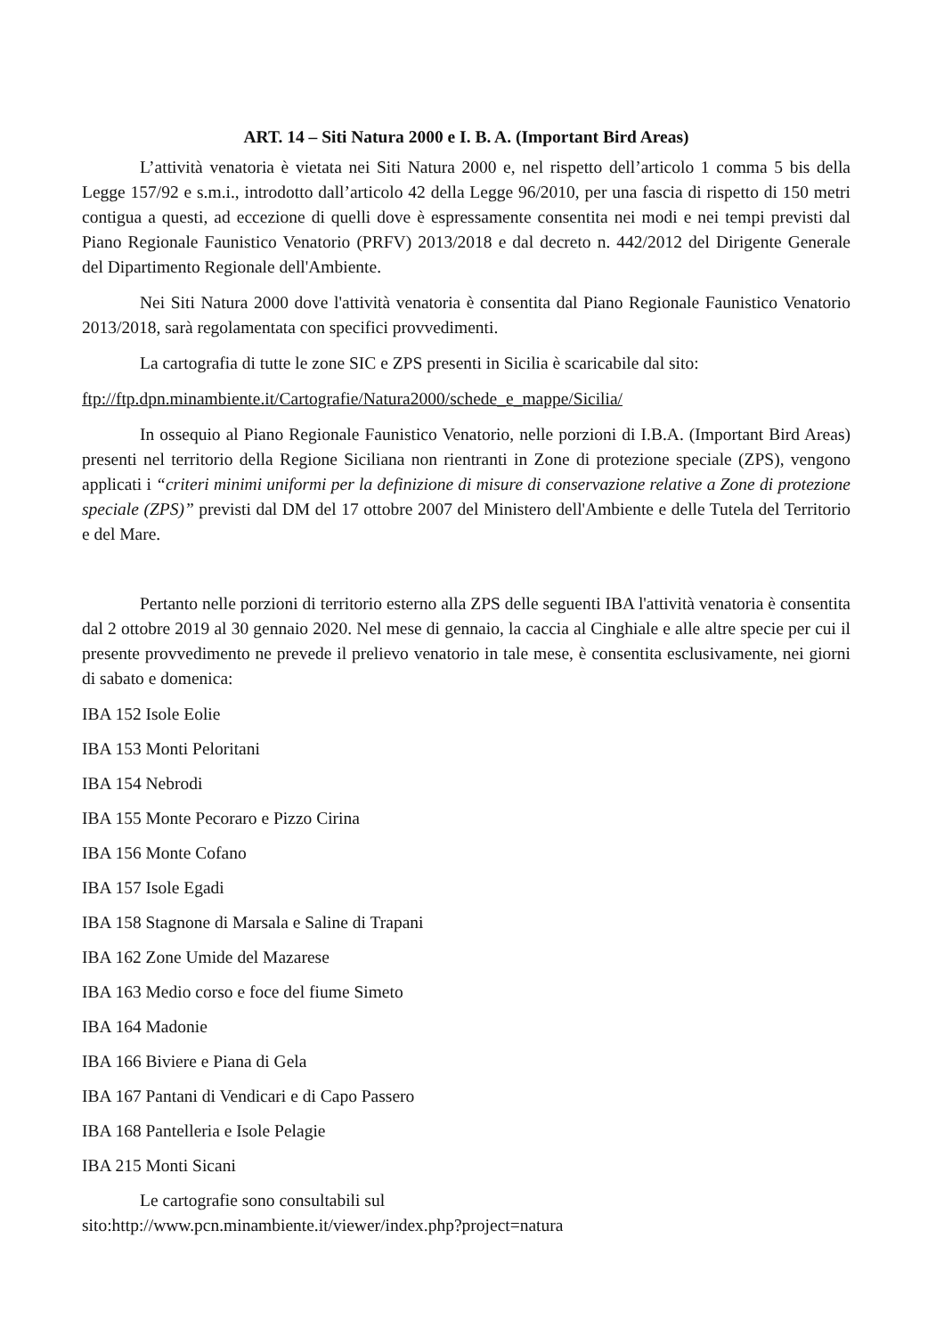ART. 14 – Siti Natura 2000 e I. B. A. (Important Bird Areas)
L’attività venatoria è vietata nei Siti Natura 2000 e, nel rispetto dell’articolo 1 comma 5 bis della Legge 157/92 e s.m.i., introdotto dall’articolo 42 della Legge 96/2010, per una fascia di rispetto di 150 metri contigua a questi, ad eccezione di quelli dove è espressamente consentita nei modi e nei tempi previsti dal Piano Regionale Faunistico Venatorio (PRFV) 2013/2018 e dal decreto n. 442/2012 del Dirigente Generale del Dipartimento Regionale dell'Ambiente.
Nei Siti Natura 2000 dove l'attività venatoria è consentita dal Piano Regionale Faunistico Venatorio 2013/2018, sarà regolamentata con specifici provvedimenti.
La cartografia di tutte le zone SIC e ZPS presenti in Sicilia è scaricabile dal sito:
ftp://ftp.dpn.minambiente.it/Cartografie/Natura2000/schede_e_mappe/Sicilia/
In ossequio al Piano Regionale Faunistico Venatorio, nelle porzioni di I.B.A. (Important Bird Areas) presenti nel territorio della Regione Siciliana non rientranti in Zone di protezione speciale (ZPS), vengono applicati i “criteri minimi uniformi per la definizione di misure di conservazione relative a Zone di protezione speciale (ZPS)” previsti dal DM del 17 ottobre 2007 del Ministero dell'Ambiente e delle Tutela del Territorio e del Mare.
Pertanto nelle porzioni di territorio esterno alla ZPS delle seguenti IBA l'attività venatoria è consentita dal 2 ottobre 2019 al 30 gennaio 2020. Nel mese di gennaio, la caccia al Cinghiale e alle altre specie per cui il presente provvedimento ne prevede il prelievo venatorio in tale mese, è consentita esclusivamente, nei giorni di sabato e domenica:
IBA 152 Isole Eolie
IBA 153 Monti Peloritani
IBA 154 Nebrodi
IBA 155 Monte Pecoraro e Pizzo Cirina
IBA 156 Monte Cofano
IBA 157 Isole Egadi
IBA 158 Stagnone di Marsala e Saline di Trapani
IBA 162 Zone Umide del Mazarese
IBA 163 Medio corso e foce del fiume Simeto
IBA 164 Madonie
IBA 166 Biviere e Piana di Gela
IBA 167 Pantani di Vendicari e di Capo Passero
IBA 168 Pantelleria e Isole Pelagie
IBA 215 Monti Sicani
Le cartografie sono consultabili sul
sito:http://www.pcn.minambiente.it/viewer/index.php?project=natura